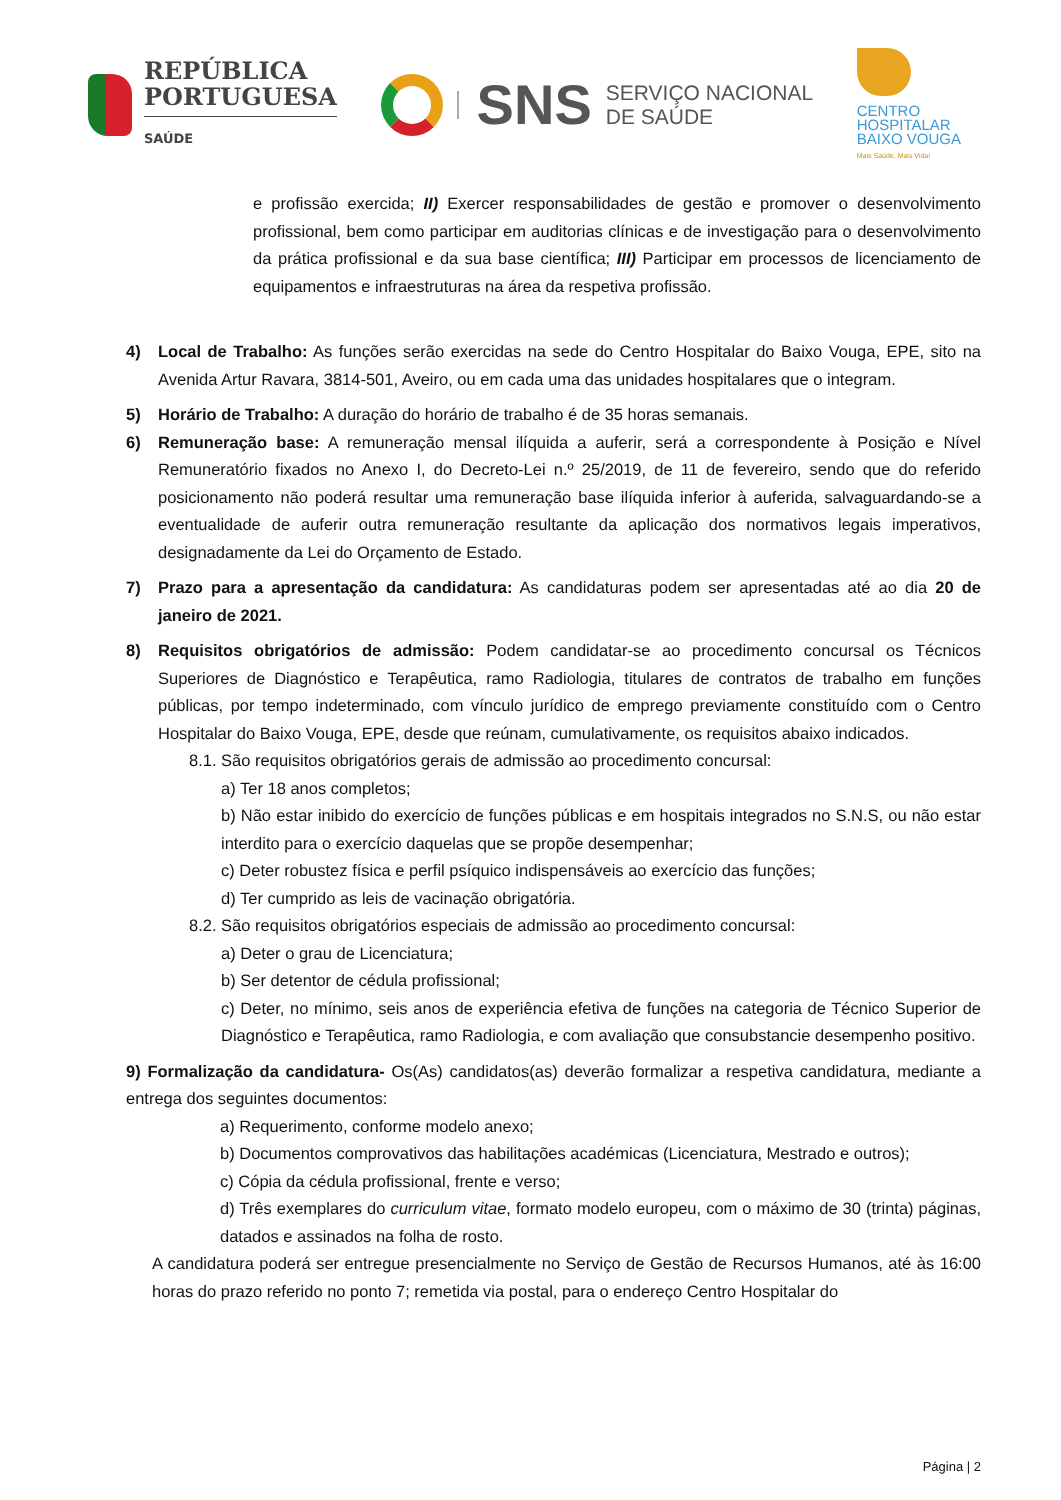REPÚBLICA
PORTUGUESA
SAÚDE
SNS
SERVIÇO NACIONAL
DE SAÚDE
CENTRO
HOSPITALAR
BAIXO VOUGA
Mais Saúde, Mais Vida!
e profissão exercida; II) Exercer responsabilidades de gestão e promover o desenvolvimento profissional, bem como participar em auditorias clínicas e de investigação para o desenvolvimento da prática profissional e da sua base científica; III) Participar em processos de licenciamento de equipamentos e infraestruturas na área da respetiva profissão.
4) Local de Trabalho: As funções serão exercidas na sede do Centro Hospitalar do Baixo Vouga, EPE, sito na Avenida Artur Ravara, 3814-501, Aveiro, ou em cada uma das unidades hospitalares que o integram.
5) Horário de Trabalho: A duração do horário de trabalho é de 35 horas semanais.
6) Remuneração base: A remuneração mensal ilíquida a auferir, será a correspondente à Posição e Nível Remuneratório fixados no Anexo I, do Decreto-Lei n.º 25/2019, de 11 de fevereiro, sendo que do referido posicionamento não poderá resultar uma remuneração base ilíquida inferior à auferida, salvaguardando-se a eventualidade de auferir outra remuneração resultante da aplicação dos normativos legais imperativos, designadamente da Lei do Orçamento de Estado.
7) Prazo para a apresentação da candidatura: As candidaturas podem ser apresentadas até ao dia 20 de janeiro de 2021.
8) Requisitos obrigatórios de admissão: Podem candidatar-se ao procedimento concursal os Técnicos Superiores de Diagnóstico e Terapêutica, ramo Radiologia, titulares de contratos de trabalho em funções públicas, por tempo indeterminado, com vínculo jurídico de emprego previamente constituído com o Centro Hospitalar do Baixo Vouga, EPE, desde que reúnam, cumulativamente, os requisitos abaixo indicados.
8.1. São requisitos obrigatórios gerais de admissão ao procedimento concursal:
a) Ter 18 anos completos;
b) Não estar inibido do exercício de funções públicas e em hospitais integrados no S.N.S, ou não estar interdito para o exercício daquelas que se propõe desempenhar;
c) Deter robustez física e perfil psíquico indispensáveis ao exercício das funções;
d) Ter cumprido as leis de vacinação obrigatória.
8.2. São requisitos obrigatórios especiais de admissão ao procedimento concursal:
a) Deter o grau de Licenciatura;
b) Ser detentor de cédula profissional;
c) Deter, no mínimo, seis anos de experiência efetiva de funções na categoria de Técnico Superior de Diagnóstico e Terapêutica, ramo Radiologia, e com avaliação que consubstancie desempenho positivo.
9) Formalização da candidatura- Os(As) candidatos(as) deverão formalizar a respetiva candidatura, mediante a entrega dos seguintes documentos:
a) Requerimento, conforme modelo anexo;
b) Documentos comprovativos das habilitações académicas (Licenciatura, Mestrado e outros);
c) Cópia da cédula profissional, frente e verso;
d) Três exemplares do curriculum vitae, formato modelo europeu, com o máximo de 30 (trinta) páginas, datados e assinados na folha de rosto.
A candidatura poderá ser entregue presencialmente no Serviço de Gestão de Recursos Humanos, até às 16:00 horas do prazo referido no ponto 7; remetida via postal, para o endereço Centro Hospitalar do
Página | 2